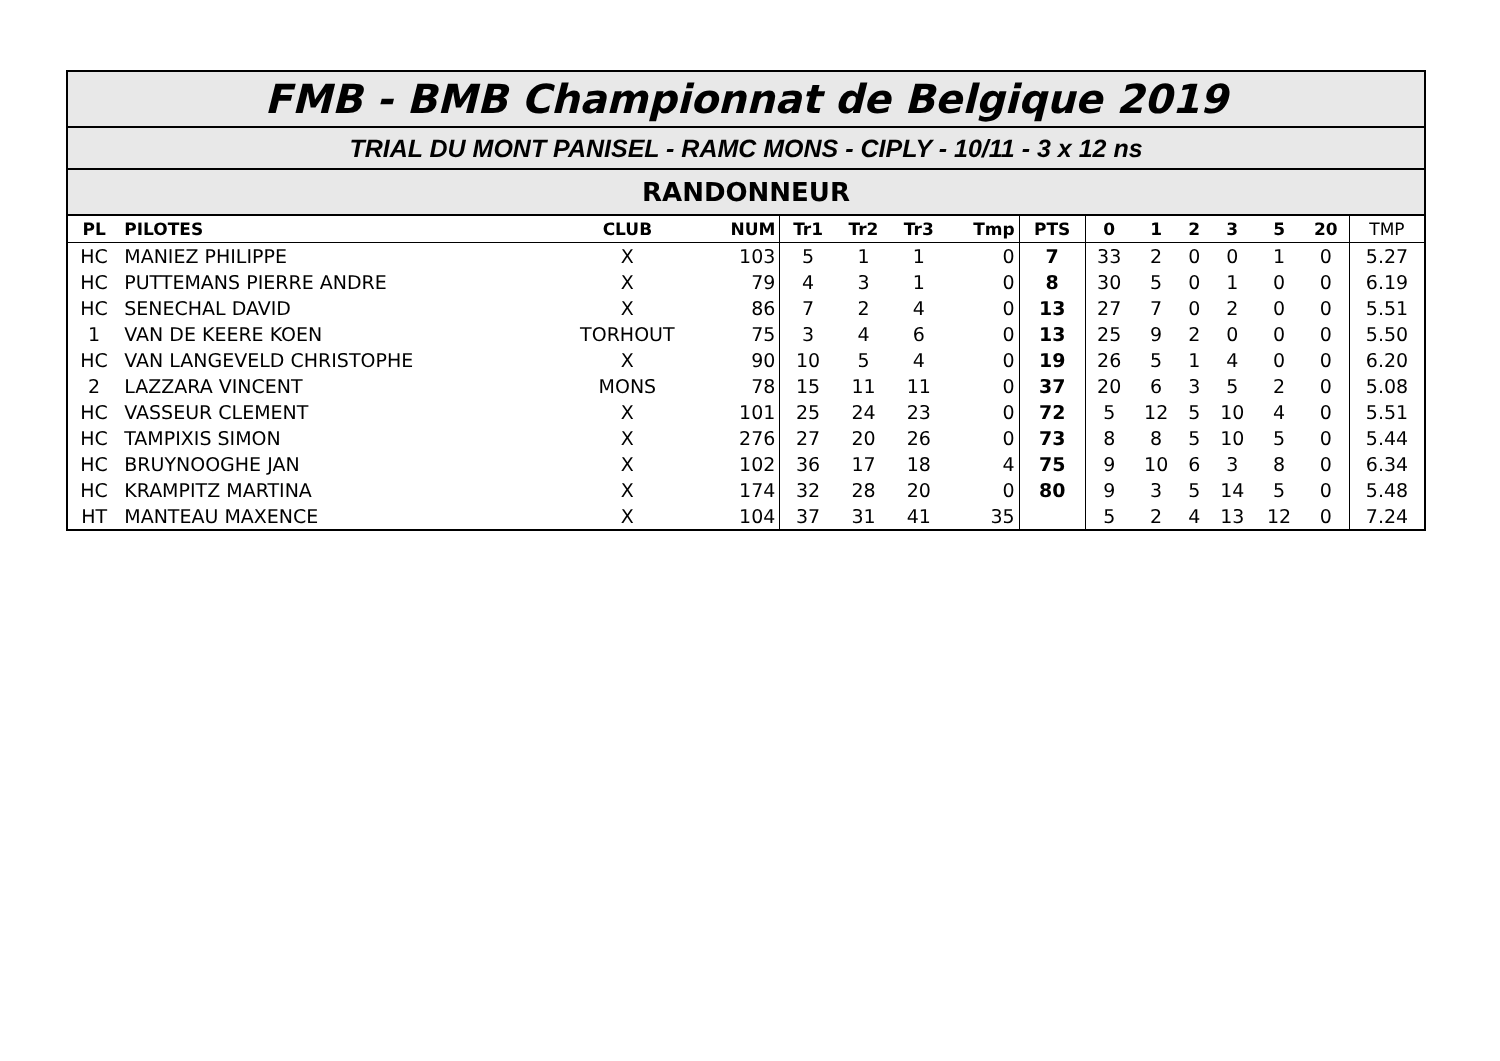FMB - BMB Championnat de Belgique 2019
TRIAL DU MONT PANISEL - RAMC MONS - CIPLY - 10/11 - 3 x 12 ns
RANDONNEUR
| PL | PILOTES | CLUB | NUM | Tr1 | Tr2 | Tr3 | Tmp | PTS | 0 | 1 | 2 | 3 | 5 | 20 | TMP |
| --- | --- | --- | --- | --- | --- | --- | --- | --- | --- | --- | --- | --- | --- | --- | --- |
| HC | MANIEZ PHILIPPE | X | 103 | 5 | 1 | 1 | 0 | 7 | 33 | 2 | 0 | 0 | 1 | 0 | 5.27 |
| HC | PUTTEMANS PIERRE ANDRE | X | 79 | 4 | 3 | 1 | 0 | 8 | 30 | 5 | 0 | 1 | 0 | 0 | 6.19 |
| HC | SENECHAL DAVID | X | 86 | 7 | 2 | 4 | 0 | 13 | 27 | 7 | 0 | 2 | 0 | 0 | 5.51 |
| 1 | VAN DE KEERE KOEN | TORHOUT | 75 | 3 | 4 | 6 | 0 | 13 | 25 | 9 | 2 | 0 | 0 | 0 | 5.50 |
| HC | VAN LANGEVELD CHRISTOPHE | X | 90 | 10 | 5 | 4 | 0 | 19 | 26 | 5 | 1 | 4 | 0 | 0 | 6.20 |
| 2 | LAZZARA VINCENT | MONS | 78 | 15 | 11 | 11 | 0 | 37 | 20 | 6 | 3 | 5 | 2 | 0 | 5.08 |
| HC | VASSEUR CLEMENT | X | 101 | 25 | 24 | 23 | 0 | 72 | 5 | 12 | 5 | 10 | 4 | 0 | 5.51 |
| HC | TAMPIXIS SIMON | X | 276 | 27 | 20 | 26 | 0 | 73 | 8 | 8 | 5 | 10 | 5 | 0 | 5.44 |
| HC | BRUYNOOGHE JAN | X | 102 | 36 | 17 | 18 | 4 | 75 | 9 | 10 | 6 | 3 | 8 | 0 | 6.34 |
| HC | KRAMPITZ MARTINA | X | 174 | 32 | 28 | 20 | 0 | 80 | 9 | 3 | 5 | 14 | 5 | 0 | 5.48 |
| HT | MANTEAU MAXENCE | X | 104 | 37 | 31 | 41 | 35 | | 5 | 2 | 4 | 13 | 12 | 0 | 7.24 |